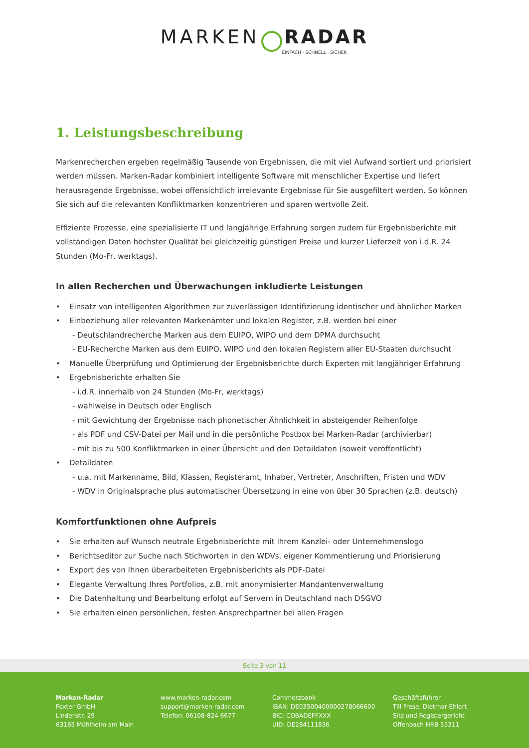MARKEN RADAR
EINFACH · SCHNELL · SICHER
1. Leistungsbeschreibung
Markenrecherchen ergeben regelmäßig Tausende von Ergebnissen, die mit viel Aufwand sortiert und priorisiert werden müssen. Marken-Radar kombiniert intelligente Software mit menschlicher Expertise und liefert herausragende Ergebnisse, wobei offensichtlich irrelevante Ergebnisse für Sie ausgefiltert werden. So können Sie sich auf die relevanten Konfliktmarken konzentrieren und sparen wertvolle Zeit.
Effiziente Prozesse, eine spezialisierte IT und langjährige Erfahrung sorgen zudem für Ergebnisberichte mit vollständigen Daten höchster Qualität bei gleichzeitig günstigen Preise und kurzer Lieferzeit von i.d.R. 24 Stunden (Mo-Fr, werktags).
In allen Recherchen und Überwachungen inkludierte Leistungen
• Einsatz von intelligenten Algorithmen zur zuverlässigen Identifizierung identischer und ähnlicher Marken
• Einbeziehung aller relevanten Markenämter und lokalen Register, z.B. werden bei einer
- Deutschlandrecherche Marken aus dem EUIPO, WIPO und dem DPMA durchsucht
- EU-Recherche Marken aus dem EUIPO, WIPO und den lokalen Registern aller EU-Staaten durchsucht
• Manuelle Überprüfung und Optimierung der Ergebnisberichte durch Experten mit langjähriger Erfahrung
• Ergebnisberichte erhalten Sie
- i.d.R. innerhalb von 24 Stunden (Mo-Fr, werktags)
- wahlweise in Deutsch oder Englisch
- mit Gewichtung der Ergebnisse nach phonetischer Ähnlichkeit in absteigender Reihenfolge
- als PDF und CSV-Datei per Mail und in die persönliche Postbox bei Marken-Radar (archivierbar)
- mit bis zu 500 Konfliktmarken in einer Übersicht und den Detaildaten (soweit veröffentlicht)
• Detaildaten
- u.a. mit Markenname, Bild, Klassen, Registeramt, Inhaber, Vertreter, Anschriften, Fristen und WDV
- WDV in Originalsprache plus automatischer Übersetzung in eine von über 30 Sprachen (z.B. deutsch)
Komfortfunktionen ohne Aufpreis
• Sie erhalten auf Wunsch neutrale Ergebnisberichte mit Ihrem Kanzlei- oder Unternehmenslogo
• Berichtseditor zur Suche nach Stichworten in den WDVs, eigener Kommentierung und Priorisierung
• Export des von Ihnen überarbeiteten Ergebnisberichts als PDF-Datei
• Elegante Verwaltung Ihres Portfolios, z.B. mit anonymisierter Mandantenverwaltung
• Die Datenhaltung und Bearbeitung erfolgt auf Servern in Deutschland nach DSGVO
• Sie erhalten einen persönlichen, festen Ansprechpartner bei allen Fragen
Seite 3 von 11
Marken-Radar
Foxter GmbH
Lindenstr. 29
63165 Mühlheim am Main
www.marken-radar.com
support@marken-radar.com
Telefon: 06108-824 6677
Commerzbank
IBAN: DE03500400000278066600
BIC: COBADEFFXXX
UID: DE284111836
Geschäftsführer
Till Frese, Dietmar Ehlert
Sitz und Registergericht
Offenbach HRB 55311